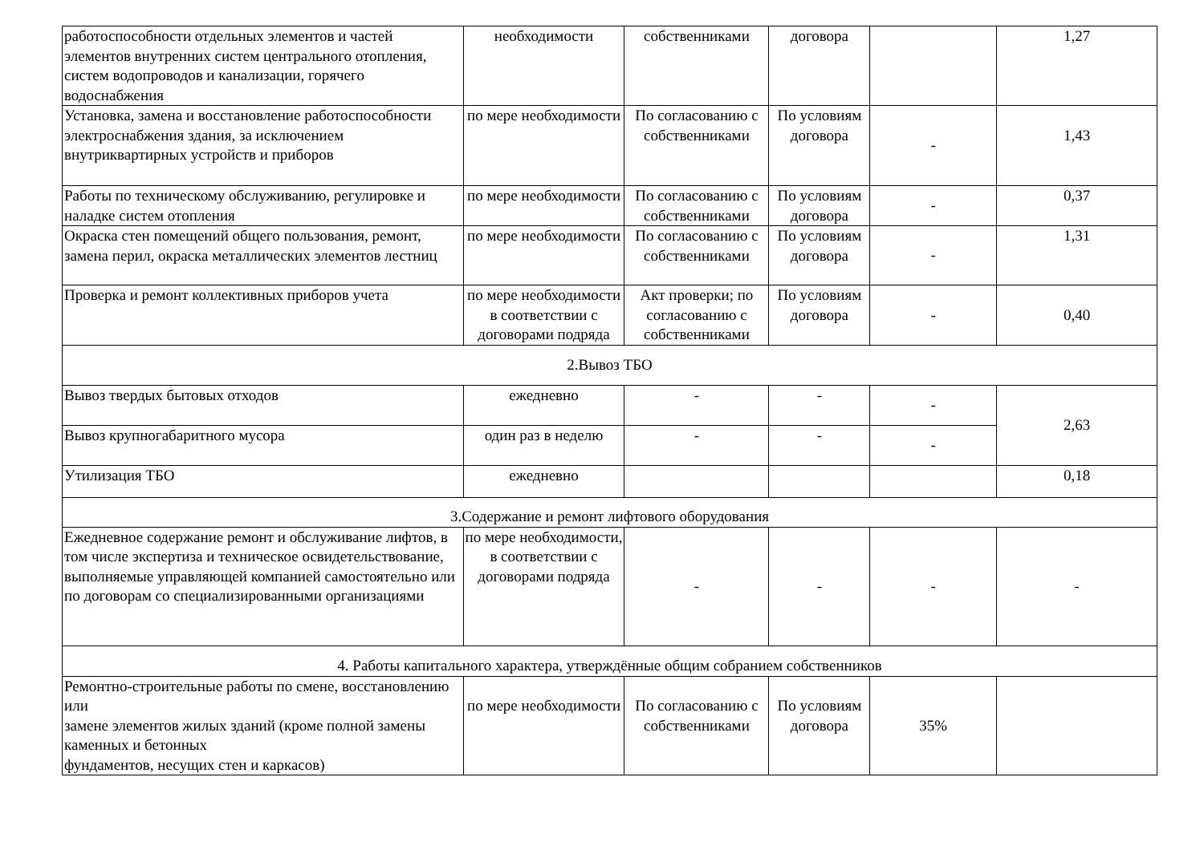| работоспособности отдельных элементов и частей элементов внутренних систем центрального отопления, систем водопроводов и канализации, горячего водоснабжения | необходимости | собственниками | договора | | 1,27 |
| Установка, замена и восстановление работоспособности электроснабжения здания, за исключением внутриквартирных устройств и приборов | по мере необходимости | По согласованию с собственниками | По условиям договора | - | 1,43 |
| Работы по техническому обслуживанию, регулировке и наладке систем отопления | по мере необходимости | По согласованию с собственниками | По условиям договора | - | 0,37 |
| Окраска стен помещений общего пользования, ремонт, замена перил, окраска металлических элементов лестниц | по мере необходимости | По согласованию с собственниками | По условиям договора | - | 1,31 |
| Проверка и ремонт коллективных приборов учета | по мере необходимости в соответствии с договорами подряда | Акт проверки; по согласованию с собственниками | По условиям договора | - | 0,40 |
| 2.Вывоз ТБО | | | | | |
| Вывоз твердых бытовых отходов | ежедневно | - | - | - | 2,63 |
| Вывоз крупногабаритного мусора | один раз в неделю | - | - | - | |
| Утилизация ТБО | ежедневно | | | | 0,18 |
| 3.Содержание и ремонт лифтового оборудования | | | | | |
| Ежедневное содержание ремонт и обслуживание лифтов, в том числе экспертиза и техническое освидетельствование, выполняемые управляющей компанией самостоятельно или по договорам со специализированными организациями | по мере необходимости, в соответствии с договорами подряда | - | - | - | - |
| 4. Работы капитального характера, утверждённые общим собранием собственников | | | | | |
| Ремонтно-строительные работы по смене, восстановлению или замене элементов жилых зданий (кроме полной замены каменных и бетонных фундаментов, несущих стен и каркасов) | по мере необходимости | По согласованию с собственниками | По условиям договора | 35% | |